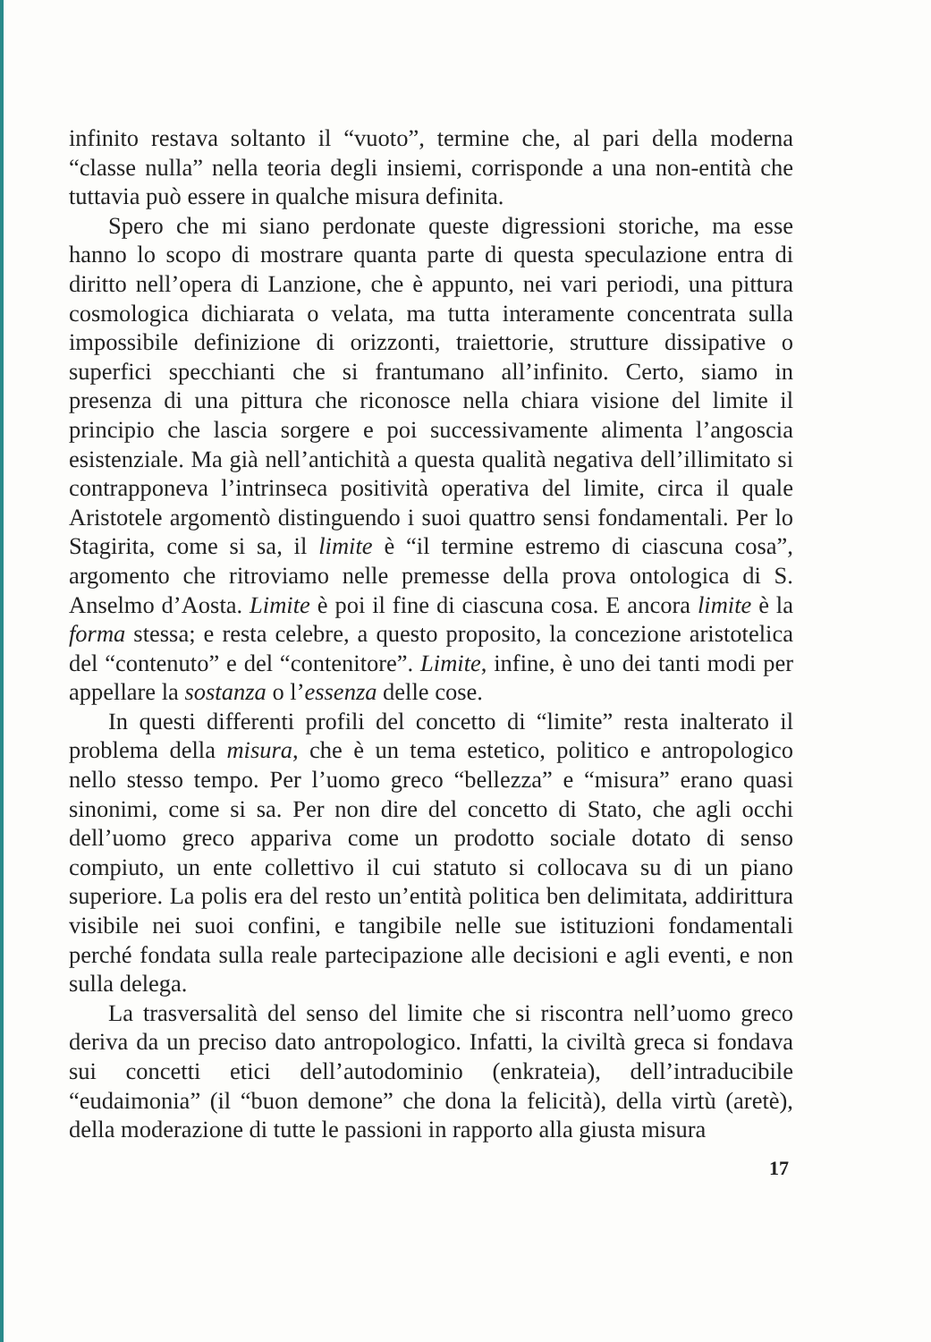infinito restava soltanto il “vuoto”, termine che, al pari della moderna “classe nulla” nella teoria degli insiemi, corrisponde a una non-entità che tuttavia può essere in qualche misura definita.
Spero che mi siano perdonate queste digressioni storiche, ma esse hanno lo scopo di mostrare quanta parte di questa speculazione entra di diritto nell’opera di Lanzione, che è appunto, nei vari periodi, una pittura cosmologica dichiarata o velata, ma tutta interamente concentrata sulla impossibile definizione di orizzonti, traiettorie, strutture dissipative o superfici specchianti che si frantumano all’infinito. Certo, siamo in presenza di una pittura che riconosce nella chiara visione del limite il principio che lascia sorgere e poi successivamente alimenta l’angoscia esistenziale. Ma già nell’antichità a questa qualità negativa dell’illimitato si contrapponeva l’intrinseca positività operativa del limite, circa il quale Aristotele argomentò distinguendo i suoi quattro sensi fondamentali. Per lo Stagirita, come si sa, il limite è “il termine estremo di ciascuna cosa”, argomento che ritroviamo nelle premesse della prova ontologica di S. Anselmo d’Aosta. Limite è poi il fine di ciascuna cosa. E ancora limite è la forma stessa; e resta celebre, a questo proposito, la concezione aristotelica del “contenuto” e del “contenitore”. Limite, infine, è uno dei tanti modi per appellare la sostanza o l’essenza delle cose.
In questi differenti profili del concetto di “limite” resta inalterato il problema della misura, che è un tema estetico, politico e antropologico nello stesso tempo. Per l’uomo greco “bellezza” e “misura” erano quasi sinonimi, come si sa. Per non dire del concetto di Stato, che agli occhi dell’uomo greco appariva come un prodotto sociale dotato di senso compiuto, un ente collettivo il cui statuto si collocava su di un piano superiore. La polis era del resto un’entità politica ben delimitata, addirittura visibile nei suoi confini, e tangibile nelle sue istituzioni fondamentali perché fondata sulla reale partecipazione alle decisioni e agli eventi, e non sulla delega.
La trasversalità del senso del limite che si riscontra nell’uomo greco deriva da un preciso dato antropologico. Infatti, la civiltà greca si fondava sui concetti etici dell’autodominio (enkrateia), dell’intraducibile “eudaimonia” (il “buon demone” che dona la felicità), della virtù (aretè), della moderazione di tutte le passioni in rapporto alla giusta misura
17